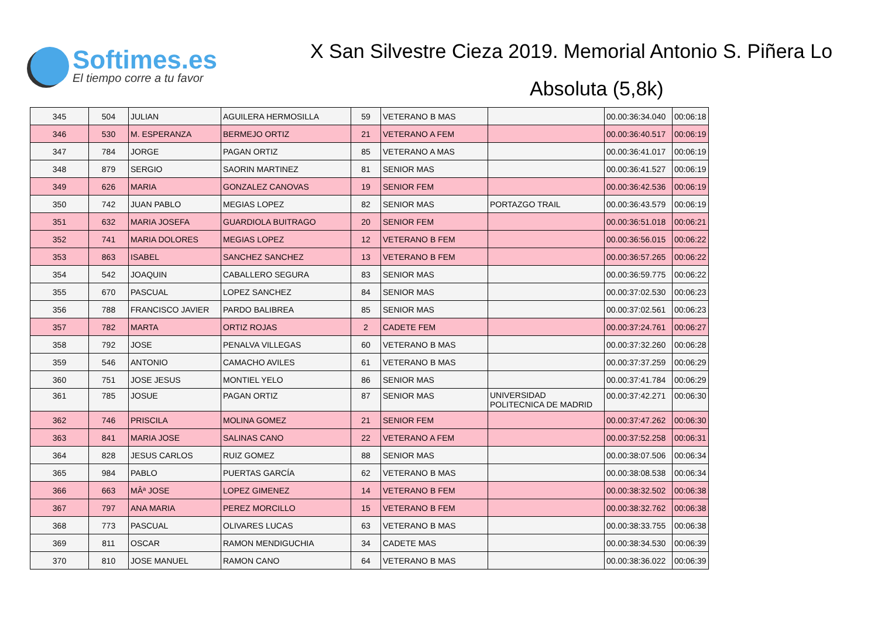Softimes.es
El tiempo corre a tu favor
X San Silvestre Cieza 2019. Memorial Antonio S. Piñera Lo
Absoluta (5,8k)
| 345 | 504 | JULIAN | AGUILERA HERMOSILLA | 59 | VETERANO B MAS | | 00.00:36:34.040 | 00:06:18 |
| 346 | 530 | M. ESPERANZA | BERMEJO ORTIZ | 21 | VETERANO A FEM | | 00.00:36:40.517 | 00:06:19 |
| 347 | 784 | JORGE | PAGAN ORTIZ | 85 | VETERANO A MAS | | 00.00:36:41.017 | 00:06:19 |
| 348 | 879 | SERGIO | SAORIN MARTINEZ | 81 | SENIOR MAS | | 00.00:36:41.527 | 00:06:19 |
| 349 | 626 | MARIA | GONZALEZ CANOVAS | 19 | SENIOR FEM | | 00.00:36:42.536 | 00:06:19 |
| 350 | 742 | JUAN PABLO | MEGIAS LOPEZ | 82 | SENIOR MAS | PORTAZGO TRAIL | 00.00:36:43.579 | 00:06:19 |
| 351 | 632 | MARIA JOSEFA | GUARDIOLA BUITRAGO | 20 | SENIOR FEM | | 00.00:36:51.018 | 00:06:21 |
| 352 | 741 | MARIA DOLORES | MEGIAS LOPEZ | 12 | VETERANO B FEM | | 00.00:36:56.015 | 00:06:22 |
| 353 | 863 | ISABEL | SANCHEZ SANCHEZ | 13 | VETERANO B FEM | | 00.00:36:57.265 | 00:06:22 |
| 354 | 542 | JOAQUIN | CABALLERO SEGURA | 83 | SENIOR MAS | | 00.00:36:59.775 | 00:06:22 |
| 355 | 670 | PASCUAL | LOPEZ SANCHEZ | 84 | SENIOR MAS | | 00.00:37:02.530 | 00:06:23 |
| 356 | 788 | FRANCISCO JAVIER | PARDO BALIBREA | 85 | SENIOR MAS | | 00.00:37:02.561 | 00:06:23 |
| 357 | 782 | MARTA | ORTIZ ROJAS | 2 | CADETE FEM | | 00.00:37:24.761 | 00:06:27 |
| 358 | 792 | JOSE | PENALVA VILLEGAS | 60 | VETERANO B MAS | | 00.00:37:32.260 | 00:06:28 |
| 359 | 546 | ANTONIO | CAMACHO AVILES | 61 | VETERANO B MAS | | 00.00:37:37.259 | 00:06:29 |
| 360 | 751 | JOSE JESUS | MONTIEL YELO | 86 | SENIOR MAS | | 00.00:37:41.784 | 00:06:29 |
| 361 | 785 | JOSUE | PAGAN ORTIZ | 87 | SENIOR MAS | UNIVERSIDAD POLITECNICA DE MADRID | 00.00:37:42.271 | 00:06:30 |
| 362 | 746 | PRISCILA | MOLINA GOMEZ | 21 | SENIOR FEM | | 00.00:37:47.262 | 00:06:30 |
| 363 | 841 | MARIA JOSE | SALINAS CANO | 22 | VETERANO A FEM | | 00.00:37:52.258 | 00:06:31 |
| 364 | 828 | JESUS CARLOS | RUIZ GOMEZ | 88 | SENIOR MAS | | 00.00:38:07.506 | 00:06:34 |
| 365 | 984 | PABLO | PUERTAS GARCÍA | 62 | VETERANO B MAS | | 00.00:38:08.538 | 00:06:34 |
| 366 | 663 | MÂª JOSE | LOPEZ GIMENEZ | 14 | VETERANO B FEM | | 00.00:38:32.502 | 00:06:38 |
| 367 | 797 | ANA MARIA | PEREZ MORCILLO | 15 | VETERANO B FEM | | 00.00:38:32.762 | 00:06:38 |
| 368 | 773 | PASCUAL | OLIVARES LUCAS | 63 | VETERANO B MAS | | 00.00:38:33.755 | 00:06:38 |
| 369 | 811 | OSCAR | RAMON MENDIGUCHIA | 34 | CADETE MAS | | 00.00:38:34.530 | 00:06:39 |
| 370 | 810 | JOSE MANUEL | RAMON CANO | 64 | VETERANO B MAS | | 00.00:38:36.022 | 00:06:39 |